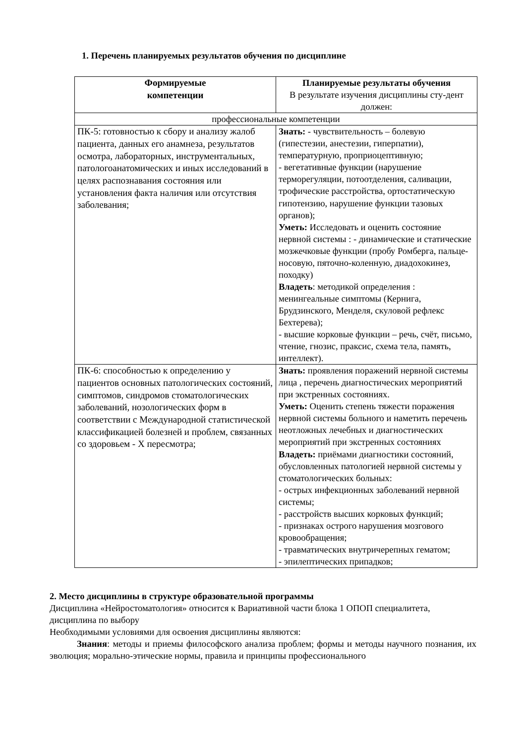1. Перечень планируемых результатов обучения по дисциплине
| Формируемые компетенции | Планируемые результаты обучения В результате изучения дисциплины сту-дент должен: |
| --- | --- |
| профессиональные компетенции | |
| ПК-5: готовностью к сбору и анализу жалоб пациента, данных его анамнеза, результатов осмотра, лабораторных, инструментальных, патологоанатомических и иных исследований в целях распознавания состояния или установления факта наличия или отсутствия заболевания; | Знать: - чувствительность – болевую (гипестезии, анестезии, гиперпатии), температурную, проприоцептивную; - вегетативные функции (нарушение терморегуляции, потоотделения, саливации, трофические расстройства, ортостатическую гипотензию, нарушение функции тазовых органов); Уметь: Исследовать и оценить состояние нервной системы : - динамические и статические мозжечковые функции (пробу Ромберга, пальце-носовую, пяточно-коленную, диадохокинез, походку) Владеть : методикой определения : менингеальные симптомы (Кернига, Брудзинского, Менделя, скуловой рефлекс Бехтерева); - высшие корковые функции – речь, счёт, письмо, чтение, гнозис, праксис, схема тела, память, интеллект). |
| ПК-6: способностью к определению у пациентов основных патологических состояний, симптомов, синдромов стоматологических заболеваний, нозологических форм в соответствии с Международной статистической классификацией болезней и проблем, связанных со здоровьем - X пересмотра; | Знать: проявления поражений нервной системы лица , перечень диагностических мероприятий при экстренных состояниях. Уметь: Оценить степень тяжести поражения нервной системы больного и наметить перечень неотложных лечебных и диагностических мероприятий при экстренных состояниях Владеть: приёмами диагностики состояний, обусловленных патологией нервной системы у стоматологических больных: - острых инфекционных заболеваний нервной системы; - расстройств высших корковых функций; - признаках острого нарушения мозгового кровообращения; - травматических внутричерепных гематом; - эпилептических припадков; |
2. Место дисциплины в структуре образовательной программы
Дисциплина «Нейростоматология» относится к Вариативной части блока 1 ОПОП специалитета, дисциплина по выбору
Необходимыми условиями для освоения дисциплины являются:
Знания: методы и приемы философского анализа проблем; формы и методы научного познания, их эволюция; морально-этические нормы, правила и принципы профессионального